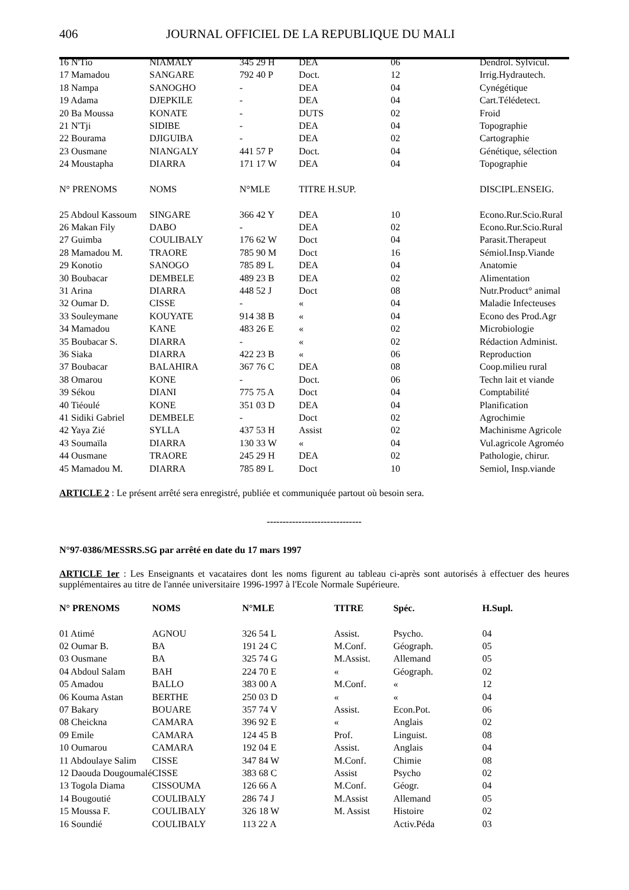406 JOURNAL OFFICIEL DE LA REPUBLIQUE DU MALI
| 16 N'Tio | NIAMALY | 345 29 H | DEA | 06 | Dendrol. Sylvicul. |
| 17 Mamadou | SANGARE | 792 40 P | Doct. | 12 | Irrig.Hydrautech. |
| 18 Nampa | SANOGHO | - | DEA | 04 | Cynégétique |
| 19 Adama | DJEPKILE | - | DEA | 04 | Cart.Télédetect. |
| 20 Ba Moussa | KONATE | - | DUTS | 02 | Froid |
| 21 N'Tji | SIDIBE | - | DEA | 04 | Topographie |
| 22 Bourama | DJIGUIBA | - | DEA | 02 | Cartographie |
| 23 Ousmane | NIANGALY | 441 57 P | Doct. | 04 | Génétique, sélection |
| 24 Moustapha | DIARRA | 171 17 W | DEA | 04 | Topographie |
| N° PRENOMS | NOMS | N°MLE | TITRE H.SUP. | | DISCIPL.ENSEIG. |
| 25 Abdoul Kassoum | SINGARE | 366 42 Y | DEA | 10 | Econo.Rur.Scio.Rural |
| 26 Makan Fily | DABO | - | DEA | 02 | Econo.Rur.Scio.Rural |
| 27 Guimba | COULIBALY | 176 62 W | Doct | 04 | Parasit.Therapeut |
| 28 Mamadou M. | TRAORE | 785 90 M | Doct | 16 | Sémiol.Insp.Viande |
| 29 Konotio | SANOGO | 785 89 L | DEA | 04 | Anatomie |
| 30 Boubacar | DEMBELE | 489 23 B | DEA | 02 | Alimentation |
| 31 Arina | DIARRA | 448 52 J | Doct | 08 | Nutr.Product° animal |
| 32 Oumar D. | CISSE | - | « | 04 | Maladie Infecteuses |
| 33 Souleymane | KOUYATE | 914 38 B | « | 04 | Econo des Prod.Agr |
| 34 Mamadou | KANE | 483 26 E | « | 02 | Microbiologie |
| 35 Boubacar S. | DIARRA | - | « | 02 | Rédaction Administ. |
| 36 Siaka | DIARRA | 422 23 B | « | 06 | Reproduction |
| 37 Boubacar | BALAHIRA | 367 76 C | DEA | 08 | Coop.milieu rural |
| 38 Omarou | KONE | - | Doct. | 06 | Techn lait et viande |
| 39 Sékou | DIANI | 775 75 A | Doct | 04 | Comptabilité |
| 40 Tiéoulé | KONE | 351 03 D | DEA | 04 | Planification |
| 41 Sidiki Gabriel | DEMBELE | - | Doct | 02 | Agrochimie |
| 42 Yaya Zié | SYLLA | 437 53 H | Assist | 02 | Machinisme Agricole |
| 43 Soumaïla | DIARRA | 130 33 W | « | 04 | Vul.agricole Agroméo |
| 44 Ousmane | TRAORE | 245 29 H | DEA | 02 | Pathologie, chirur. |
| 45 Mamadou M. | DIARRA | 785 89 L | Doct | 10 | Semiol, Insp.viande |
ARTICLE 2 : Le présent arrêté sera enregistré, publiée et communiquée partout où besoin sera.
------------------------------
N°97-0386/MESSRS.SG par arrêté en date du 17 mars 1997
ARTICLE 1er : Les Enseignants et vacataires dont les noms figurent au tableau ci-après sont autorisés à effectuer des heures supplémentaires au titre de l'année universitaire 1996-1997 à l'Ecole Normale Supérieure.
| N° PRENOMS | NOMS | N°MLE | TITRE | Spéc. | H.Supl. |
| --- | --- | --- | --- | --- | --- |
| 01 Atimé | AGNOU | 326 54 L | Assist. | Psycho. | 04 |
| 02 Oumar B. | BA | 191 24 C | M.Conf. | Géograph. | 05 |
| 03 Ousmane | BA | 325 74 G | M.Assist. | Allemand | 05 |
| 04 Abdoul Salam | BAH | 224 70 E | « | Géograph. | 02 |
| 05 Amadou | BALLO | 383 00 A | M.Conf. | « | 12 |
| 06 Kouma Astan | BERTHE | 250 03 D | « | « | 04 |
| 07 Bakary | BOUARE | 357 74 V | Assist. | Econ.Pot. | 06 |
| 08 Cheickna | CAMARA | 396 92 E | « | Anglais | 02 |
| 09 Emile | CAMARA | 124 45 B | Prof. | Linguist. | 08 |
| 10 Oumarou | CAMARA | 192 04 E | Assist. | Anglais | 04 |
| 11 Abdoulaye Salim | CISSE | 347 84 W | M.Conf. | Chimie | 08 |
| 12 Daouda Dougoumalé | CISSE | 383 68 C | Assist | Psycho | 02 |
| 13 Togola Diama | CISSOUMA | 126 66 A | M.Conf. | Géogr. | 04 |
| 14 Bougoutié | COULIBALY | 286 74 J | M.Assist | Allemand | 05 |
| 15 Moussa F. | COULIBALY | 326 18 W | M. Assist | Histoire | 02 |
| 16 Soundié | COULIBALY | 113 22 A | | Activ.Péda | 03 |